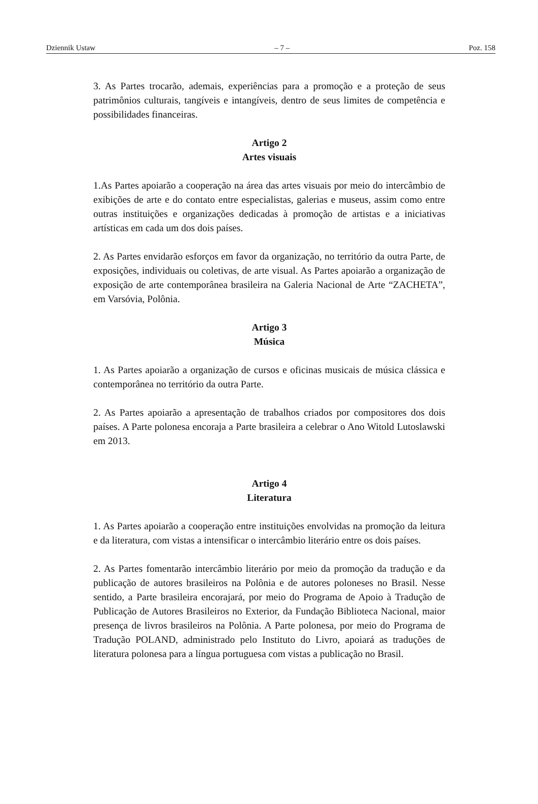Dziennik Ustaw – 7 – Poz. 158
3. As Partes trocarão, ademais, experiências para a promoção e a proteção de seus patrimônios culturais, tangíveis e intangíveis, dentro de seus limites de competência e possibilidades financeiras.
Artigo 2
Artes visuais
1.As Partes apoiarão a cooperação na área das artes visuais por meio do intercâmbio de exibições de arte e do contato entre especialistas, galerias e museus, assim como entre outras instituições e organizações dedicadas à promoção de artistas e a iniciativas artísticas em cada um dos dois países.
2. As Partes envidarão esforços em favor da organização, no território da outra Parte, de exposições, individuais ou coletivas, de arte visual. As Partes apoiarão a organização de exposição de arte contemporânea brasileira na Galeria Nacional de Arte “ZACHETA”, em Varsóvia, Polônia.
Artigo 3
Música
1. As Partes apoiarão a organização de cursos e oficinas musicais de música clássica e contemporânea no território da outra Parte.
2. As Partes apoiarão a apresentação de trabalhos criados por compositores dos dois países. A Parte polonesa encoraja a Parte brasileira a celebrar o Ano Witold Lutoslawski em 2013.
Artigo 4
Literatura
1. As Partes apoiarão a cooperação entre instituições envolvidas na promoção da leitura e da literatura, com vistas a intensificar o intercâmbio literário entre os dois países.
2. As Partes fomentarão intercâmbio literário por meio da promoção da tradução e da publicação de autores brasileiros na Polônia e de autores poloneses no Brasil. Nesse sentido, a Parte brasileira encorajará, por meio do Programa de Apoio à Tradução de Publicação de Autores Brasileiros no Exterior, da Fundação Biblioteca Nacional, maior presença de livros brasileiros na Polônia. A Parte polonesa, por meio do Programa de Tradução POLAND, administrado pelo Instituto do Livro, apoiará as traduções de literatura polonesa para a língua portuguesa com vistas a publicação no Brasil.